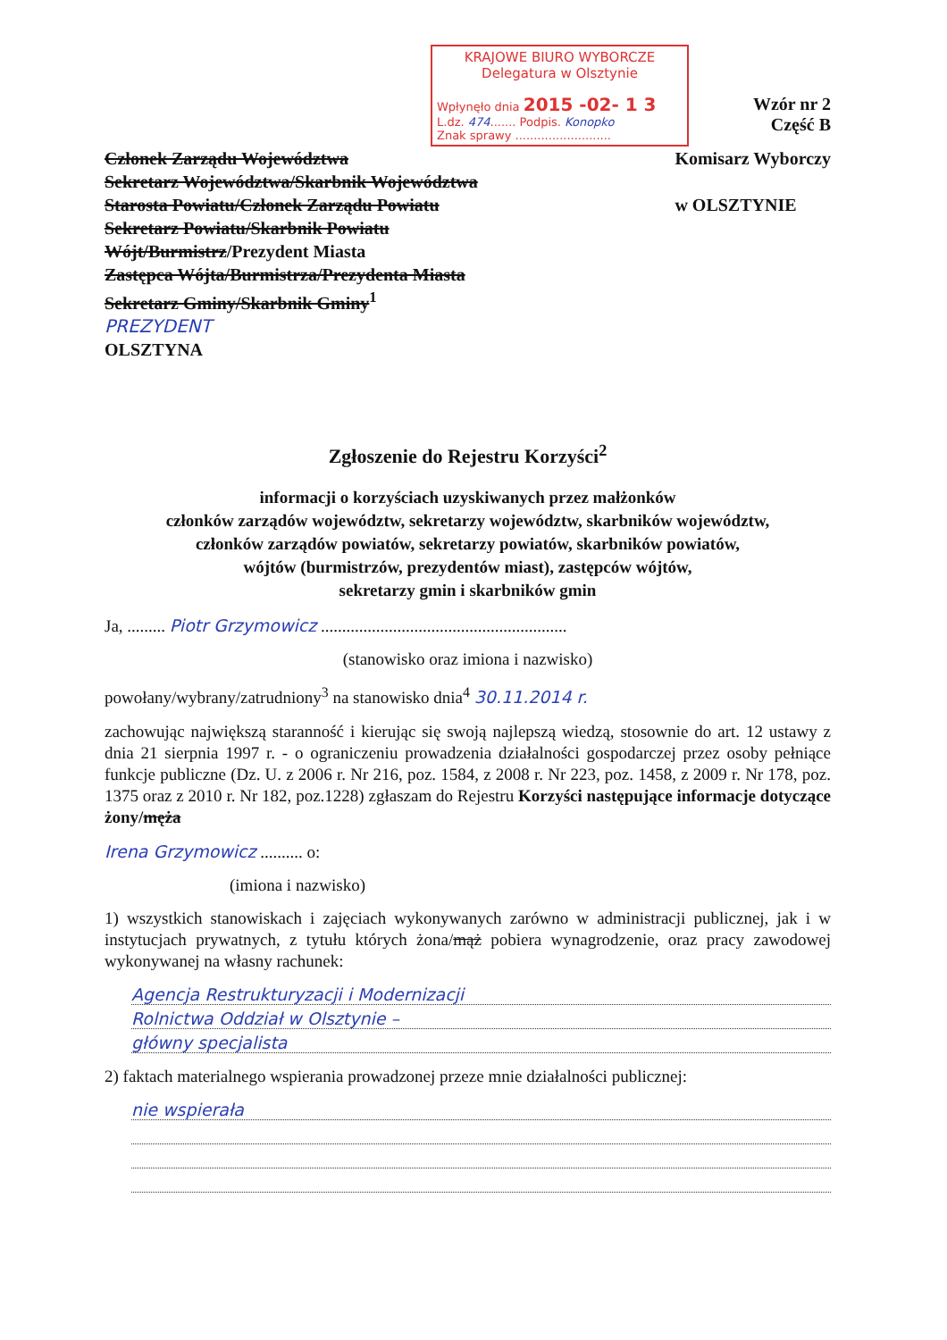KRAJOWE BIURO WYBORCZE
Delegatura w Olsztynie
Wpłynęło dnia 2015 -02- 1 3
L.dz. 474....... Podpis. Konopko
Znak sprawy ..........................
Wzór nr 2
Część B
Członek Zarządu Województwa
Sekretarz Województwa/Skarbnik Województwa
Starosta Powiatu/Członek Zarządu Powiatu
Sekretarz Powiatu/Skarbnik Powiatu
Wójt/Burmistrz/Prezydent Miasta
Zastępca Wójta/Burmistrza/Prezydenta Miasta
Sekretarz Gminy/Skarbnik Gminy<sup>1</sup>
PREZYDENT
OLSZTYNA
Komisarz Wyborczy
w OLSZTYNIE
Zgłoszenie do Rejestru Korzyści<sup>2</sup>
informacji o korzyściach uzyskiwanych przez małżonków
członków zarządów województw, sekretarzy województw, skarbników województw,
członków zarządów powiatów, sekretarzy powiatów, skarbników powiatów,
wójtów (burmistrzów, prezydentów miast), zastępców wójtów,
sekretarzy gmin i skarbników gmin
Ja, ......... Piotr Grzymowicz ..........................................................
(stanowisko oraz imiona i nazwisko)
powołany/wybrany/zatrudniony<sup>3</sup> na stanowisko dnia<sup>4</sup> 30.11.2014 r.
zachowując największą staranność i kierując się swoją najlepszą wiedzą, stosownie do art. 12 ustawy z dnia 21 sierpnia 1997 r. - o ograniczeniu prowadzenia działalności gospodarczej przez osoby pełniące funkcje publiczne (Dz. U. z 2006 r. Nr 216, poz. 1584, z 2008 r. Nr 223, poz. 1458, z 2009 r. Nr 178, poz. 1375 oraz z 2010 r. Nr 182, poz.1228) zgłaszam do Rejestru Korzyści następujące informacje dotyczące żony/męża
Irena Grzymowicz .......... o:
(imiona i nazwisko)
1) wszystkich stanowiskach i zajęciach wykonywanych zarówno w administracji publicznej, jak i w instytucjach prywatnych, z tytułu których żona/mąż pobiera wynagrodzenie, oraz pracy zawodowej wykonywanej na własny rachunek:
Agencja Restrukturyzacji i Modernizacji
Rolnictwa Oddział w Olsztynie –
główny specjalista
2) faktach materialnego wspierania prowadzonej przeze mnie działalności publicznej:
nie wspierała